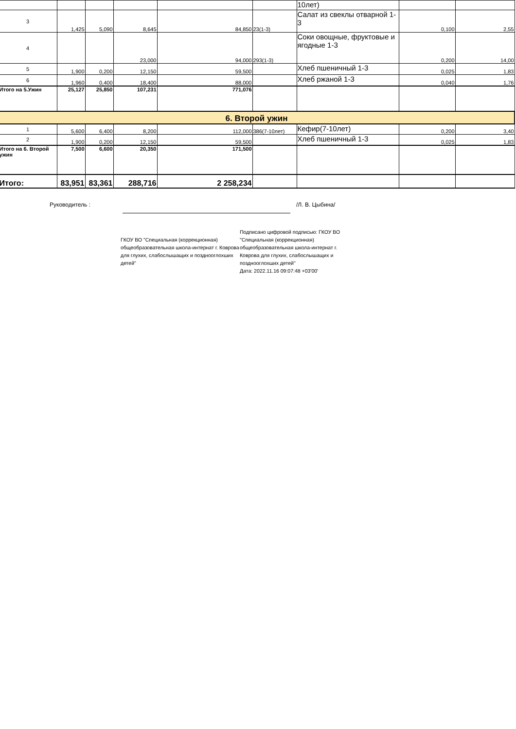| | | | | | | 10лет) | | |
| 3 | 1,425 | 5,090 | 8,645 | 84,850 | 23(1-3) | Салат из свеклы отварной 1-3 | 0,100 | 2,55 |
| 4 | | | 23,000 | 94,000 | 293(1-3) | Соки овощные, фруктовые и ягодные 1-3 | 0,200 | 14,00 |
| 5 | 1,900 | 0,200 | 12,150 | 59,500 | | Хлеб пшеничный 1-3 | 0,025 | 1,83 |
| 6 | 1,960 | 0,400 | 18,400 | 88,000 | | Хлеб ржаной 1-3 | 0,040 | 1,76 |
| Итого на 5.Ужин | 25,127 | 25,850 | 107,231 | 771,076 | | | | |
| 6. Второй ужин | | | | | | | | |
| 1 | 5,600 | 6,400 | 8,200 | 112,000 | 386(7-10лет) | Кефир(7-10лет) | 0,200 | 3,40 |
| 2 | 1,900 | 0,200 | 12,150 | 59,500 | | Хлеб пшеничный 1-3 | 0,025 | 1,83 |
| Итого на 6. Второй ужин | 7,500 | 6,600 | 20,350 | 171,500 | | | | |
| Итого: | 83,951 | 83,361 | 288,716 | 2 258,234 | | | | |
Руководитель : /Л. В. Цыбина/
ГКОУ ВО "Специальная (коррекционная) общеобразовательная школа-интернат г. Коврова для глухих, слабослышащих и позднооглохших детей"
Подписано цифровой подписью: ГКОУ ВО "Специальная (коррекционная) общеобразовательная школа-интернат г. Коврова для глухих, слабослышащих и позднооглохших детей"
Дата: 2022.11.16 09:07:48 +03'00'